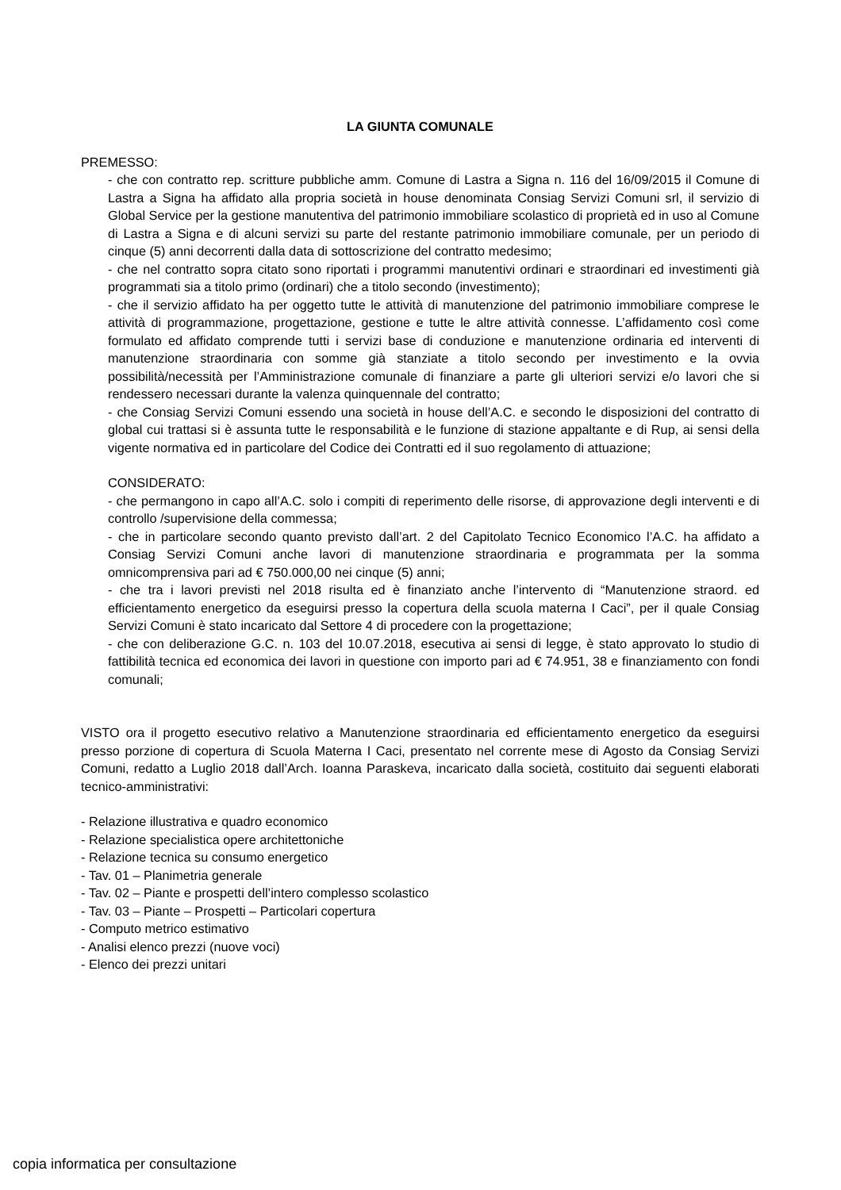LA GIUNTA COMUNALE
PREMESSO:
- che con contratto rep. scritture pubbliche amm. Comune di Lastra a Signa n. 116 del 16/09/2015 il Comune di Lastra a Signa ha affidato alla propria società in house denominata Consiag Servizi Comuni srl, il servizio di Global Service per la gestione manutentiva del patrimonio immobiliare scolastico di proprietà ed in uso al Comune di Lastra a Signa e di alcuni servizi su parte del restante patrimonio immobiliare comunale, per un periodo di cinque (5) anni decorrenti dalla data di sottoscrizione del contratto medesimo;
- che nel contratto sopra citato sono riportati i programmi manutentivi ordinari e straordinari ed investimenti già programmati sia a titolo primo (ordinari) che a titolo secondo (investimento);
- che il servizio affidato ha per oggetto tutte le attività di manutenzione del patrimonio immobiliare comprese le attività di programmazione, progettazione, gestione e tutte le altre attività connesse. L’affidamento così come formulato ed affidato comprende tutti i servizi base di conduzione e manutenzione ordinaria ed interventi di manutenzione straordinaria con somme già stanziate a titolo secondo per investimento e la ovvia possibilità/necessità per l’Amministrazione comunale di finanziare a parte gli ulteriori servizi e/o lavori che si rendessero necessari durante la valenza quinquennale del contratto;
- che Consiag Servizi Comuni essendo una società in house dell’A.C. e secondo le disposizioni del contratto di global cui trattasi si è assunta tutte le responsabilità e le funzione di stazione appaltante e di Rup, ai sensi della vigente normativa ed in particolare del Codice dei Contratti ed il suo regolamento di attuazione;
CONSIDERATO:
- che permangono in capo all’A.C. solo i compiti di reperimento delle risorse, di approvazione degli interventi e di controllo /supervisione della commessa;
- che in particolare secondo quanto previsto dall’art. 2 del Capitolato Tecnico Economico l’A.C. ha affidato a Consiag Servizi Comuni anche lavori di manutenzione straordinaria e programmata per la somma omnicomprensiva pari ad € 750.000,00 nei cinque (5) anni;
- che tra i lavori previsti nel 2018 risulta ed è finanziato anche l’intervento di “Manutenzione straord. ed efficientamento energetico da eseguirsi presso la copertura della scuola materna I Caci”, per il quale Consiag Servizi Comuni è stato incaricato dal Settore 4 di procedere con la progettazione;
- che con deliberazione G.C. n. 103 del 10.07.2018, esecutiva ai sensi di legge, è stato approvato lo studio di fattibilità tecnica ed economica dei lavori in questione con importo pari ad € 74.951, 38 e finanziamento con fondi comunali;
VISTO ora il progetto esecutivo relativo a Manutenzione straordinaria ed efficientamento energetico da eseguirsi presso porzione di copertura di Scuola Materna I Caci, presentato nel corrente mese di Agosto da Consiag Servizi Comuni, redatto a Luglio 2018 dall’Arch. Ioanna Paraskeva, incaricato dalla società, costituito dai seguenti elaborati tecnico-amministrativi:
- Relazione illustrativa e quadro economico
- Relazione specialistica opere architettoniche
- Relazione tecnica su consumo energetico
- Tav. 01 – Planimetria generale
- Tav. 02 – Piante e prospetti dell’intero complesso scolastico
- Tav. 03 – Piante – Prospetti – Particolari copertura
- Computo metrico estimativo
- Analisi elenco prezzi (nuove voci)
- Elenco dei prezzi unitari
copia informatica per consultazione